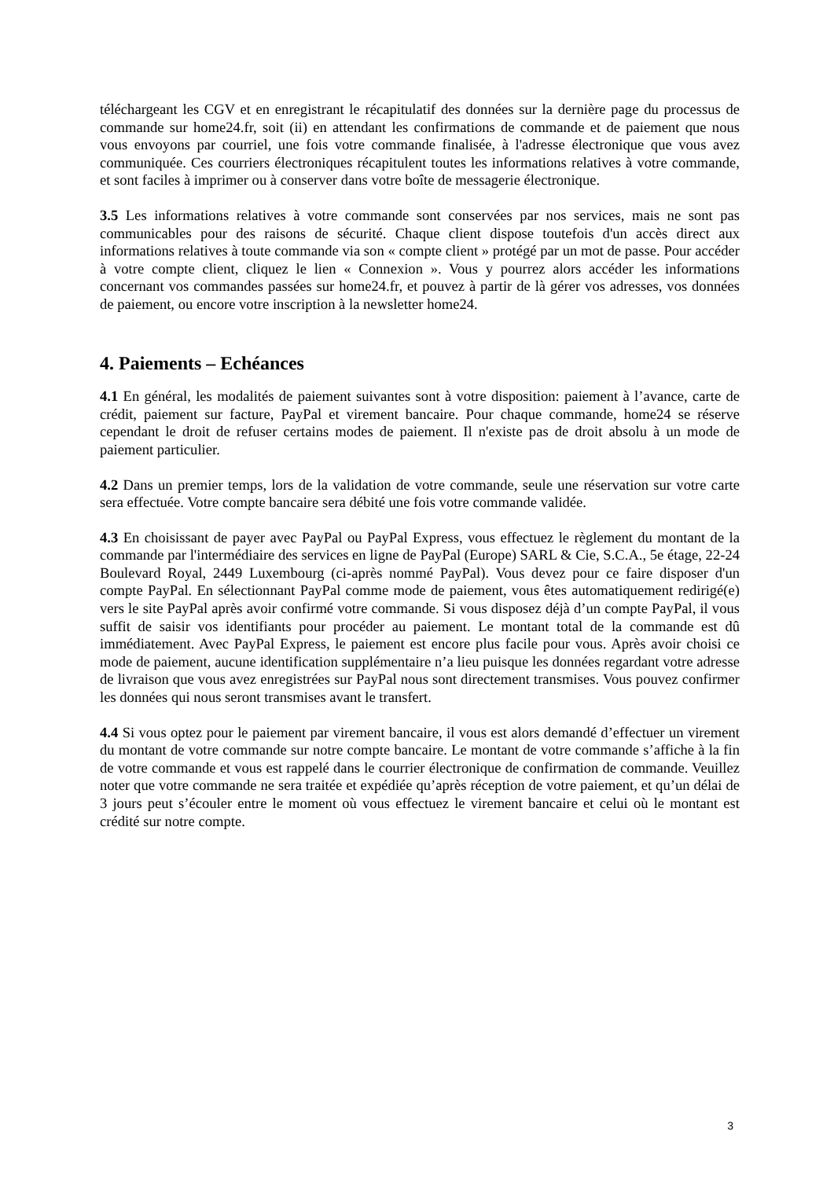téléchargeant les CGV et en enregistrant le récapitulatif des données sur la dernière page du processus de commande sur home24.fr, soit (ii) en attendant les confirmations de commande et de paiement que nous vous envoyons par courriel, une fois votre commande finalisée, à l'adresse électronique que vous avez communiquée. Ces courriers électroniques récapitulent toutes les informations relatives à votre commande, et sont faciles à imprimer ou à conserver dans votre boîte de messagerie électronique.
3.5 Les informations relatives à votre commande sont conservées par nos services, mais ne sont pas communicables pour des raisons de sécurité. Chaque client dispose toutefois d'un accès direct aux informations relatives à toute commande via son « compte client » protégé par un mot de passe. Pour accéder à votre compte client, cliquez le lien « Connexion ». Vous y pourrez alors accéder les informations concernant vos commandes passées sur home24.fr, et pouvez à partir de là gérer vos adresses, vos données de paiement, ou encore votre inscription à la newsletter home24.
4. Paiements – Echéances
4.1 En général, les modalités de paiement suivantes sont à votre disposition: paiement à l’avance, carte de crédit, paiement sur facture, PayPal et virement bancaire. Pour chaque commande, home24 se réserve cependant le droit de refuser certains modes de paiement. Il n'existe pas de droit absolu à un mode de paiement particulier.
4.2 Dans un premier temps, lors de la validation de votre commande, seule une réservation sur votre carte sera effectuée. Votre compte bancaire sera débité une fois votre commande validée.
4.3 En choisissant de payer avec PayPal ou PayPal Express, vous effectuez le règlement du montant de la commande par l'intermédiaire des services en ligne de PayPal (Europe) SARL & Cie, S.C.A., 5e étage, 22-24 Boulevard Royal, 2449 Luxembourg (ci-après nommé PayPal). Vous devez pour ce faire disposer d'un compte PayPal. En sélectionnant PayPal comme mode de paiement, vous êtes automatiquement redirigé(e) vers le site PayPal après avoir confirmé votre commande. Si vous disposez déjà d’un compte PayPal, il vous suffit de saisir vos identifiants pour procéder au paiement. Le montant total de la commande est dû immédiatement. Avec PayPal Express, le paiement est encore plus facile pour vous. Après avoir choisi ce mode de paiement, aucune identification supplémentaire n’a lieu puisque les données regardant votre adresse de livraison que vous avez enregistrées sur PayPal nous sont directement transmises. Vous pouvez confirmer les données qui nous seront transmises avant le transfert.
4.4 Si vous optez pour le paiement par virement bancaire, il vous est alors demandé d’effectuer un virement du montant de votre commande sur notre compte bancaire. Le montant de votre commande s’affiche à la fin de votre commande et vous est rappelé dans le courrier électronique de confirmation de commande. Veuillez noter que votre commande ne sera traitée et expédiée qu’après réception de votre paiement, et qu’un délai de 3 jours peut s’écouler entre le moment où vous effectuez le virement bancaire et celui où le montant est crédité sur notre compte.
3